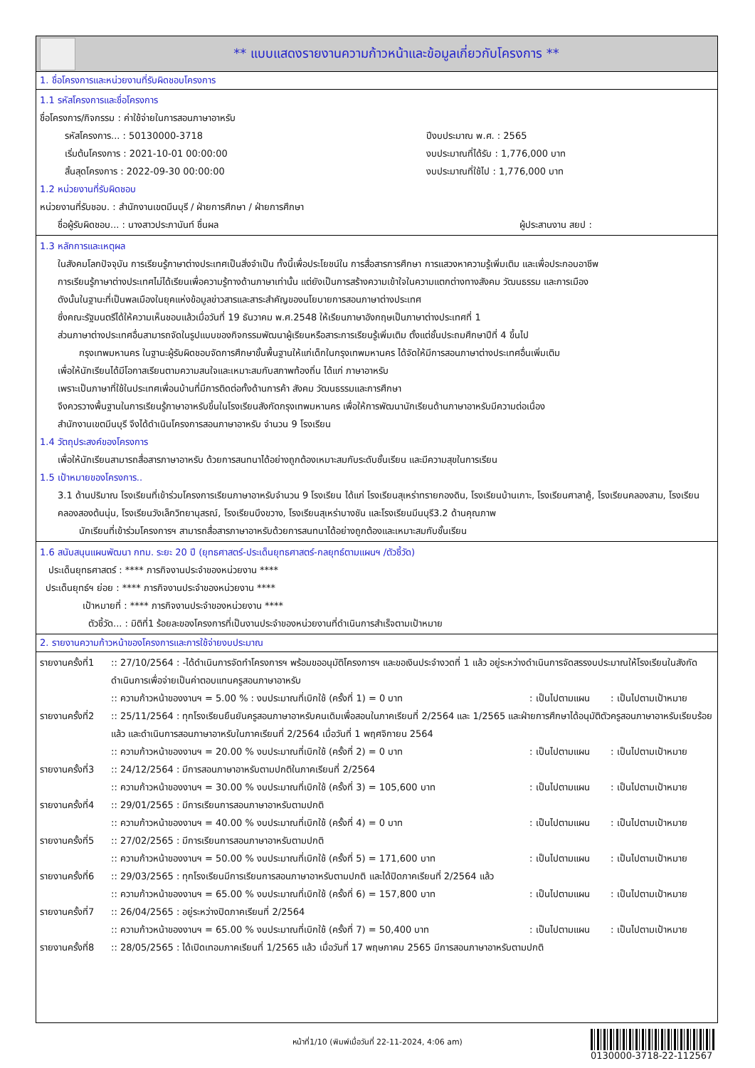** แบบแสดงรายงานความก้าวหน้าและข้อมูลเกี่ยวกับโครงการ **
1. ชื่อโครงการและหน่วยงานที่รับผิดชอบโครงการ
1.1 รหัสโครงการและชื่อโครงการ
ชื่อโครงการ/กิจกรรม : ค่าใช้จ่ายในการสอนภาษาอาหรับ
| รหัสโครงการ... : 50130000-3718 | ปีงบประมาณ พ.ศ. : 2565 |
| เริ่มต้นโครงการ : 2021-10-01 00:00:00 | งบประมาณที่ได้รับ : 1,776,000 บาท |
| สิ้นสุดโครงการ : 2022-09-30 00:00:00 | งบประมาณที่ใช้ไป : 1,776,000 บาท |
1.2 หน่วยงานที่รับผิดชอบ
หน่วยงานที่รับชอบ. : สำนักงานเขตมีนบุรี / ฝ่ายการศึกษา / ฝ่ายการศึกษา
| ชื่อผู้รับผิดชอบ... : นางสาวประภานันท์ ชื่นผล | ผู้ประสานงาน สยป : |
1.3 หลักการและเหตุผล
ในสังคมโลกปัจจุบัน การเรียนรู้ภาษาต่างประเทศเป็นสิ่งจำเป็น ทั้งนี้เพื่อประโยชน์ใน การสื่อสารการศึกษา การแสวงหาความรู้เพิ่มเติม และเพื่อประกอบอาชีพ
การเรียนรู้ภาษาต่างประเทศไม่ได้เรียนเพื่อความรู้ทางด้านภาษาเท่านั้น แต่ยังเป็นการสร้างความเข้าใจในความแตกต่างทางสังคม วัฒนธรรม และการเมือง
ดังนั้นในฐานะที่เป็นพลเมืองในยุคแห่งข้อมูลข่าวสารและสาระสำคัญของนโยบายการสอนภาษาต่างประเทศ
ซึ่งคณะรัฐมนตรีได้ให้ความเห็นชอบแล้วเมื่อวันที่ 19 ธันวาคม พ.ศ.2548 ให้เรียนภาษาอังกฤษเป็นภาษาต่างประเทศที่ 1
ส่วนภาษาต่างประเทศอื่นสามารถจัดในรูปแบบของกิจกรรมพัฒนาผู้เรียนหรือสาระการเรียนรู้เพิ่มเติม ตั้งแต่ชั้นประถมศึกษาปีที่ 4 ขึ้นไป
กรุงเทพมหานคร ในฐานะผู้รับผิดชอบจัดการศึกษาขั้นพื้นฐานให้แก่เด็กในกรุงเทพมหานคร ได้จัดให้มีการสอนภาษาต่างประเทศอื่นเพิ่มเติม
เพื่อให้นักเรียนได้มีโอกาสเรียนตามความสนใจและเหมาะสมกับสภาพท้องถิ่น ได้แก่ ภาษาอาหรับ
เพราะเป็นภาษาที่ใช้ในประเทศเพื่อนบ้านที่มีการติดต่อทั้งด้านการค้า สังคม วัฒนธรรมและการศึกษา
จึงควรวางพื้นฐานในการเรียนรู้ภาษาอาหรับขึ้นในโรงเรียนสังกัดกรุงเทพมหานคร เพื่อให้การพัฒนานักเรียนด้านภาษาอาหรับมีความต่อเนื่อง
สำนักงานเขตมีนบุรี จึงได้ดำเนินโครงการสอนภาษาอาหรับ จำนวน 9 โรงเรียน
1.4 วัตถุประสงค์ของโครงการ
เพื่อให้นักเรียนสามารถสื่อสารภาษาอาหรับ ด้วยการสนทนาได้อย่างถูกต้องเหมาะสมกับระดับชั้นเรียน และมีความสุขในการเรียน
1.5 เป้าหมายของโครงการ..
3.1 ด้านปริมาณ โรงเรียนที่เข้าร่วมโครงการเรียนภาษาอาหรับจำนวน 9 โรงเรียน ได้แก่ โรงเรียนสุเหร่าทรายกองดิน, โรงเรียนบ้านเกาะ, โรงเรียนศาลาคู้, โรงเรียนคลองสาม, โรงเรียนคลองสองต้นนุ่น, โรงเรียนวังเล็กวิทยานุสรณ์, โรงเรียนบึงขวาง, โรงเรียนสุเหร่าบางชัน และโรงเรียนมีนบุรี3.2 ด้านคุณภาพ
นักเรียนที่เข้าร่วมโครงการฯ สามารถสื่อสารภาษาอาหรับด้วยการสนทนาได้อย่างถูกต้องและเหมาะสมกับชั้นเรียน
1.6 สนับสนุนแผนพัฒนา กทม. ระยะ 20 ปี (ยุทธศาสตร์-ประเด็นยุทธศาสตร์-กลยุทธ์ตามแผนฯ /ตัวชี้วัด)
ประเด็นยุทธศาสตร์ : **** ภารกิจงานประจำของหน่วยงาน ****
ประเด็นยุทธ์ฯ ย่อย : **** ภารกิจงานประจำของหน่วยงาน ****
เป้าหมายที่ : **** ภารกิจงานประจำของหน่วยงาน ****
ตัวชี้วัด... : มิติที่1 ร้อยละของโครงการที่เป็นงานประจำของหน่วยงานที่ดำเนินการสำเร็จตามเป้าหมาย
2. รายงานความก้าวหน้าของโครงการและการใช้จ่ายงบประมาณ
| รายงานครั้งที่1 | :: 27/10/2564 : -ได้ดำเนินการจัดทำโครงการฯ พร้อมขออนุมัติโครงการฯ และขอเงินประจำงวดที่ 1 แล้ว อยู่ระหว่างดำเนินการจัดสรรงบประมาณให้โรงเรียนในสังกัดดำเนินการเพื่อจ่ายเป็นค่าตอบแทนครูสอนภาษาอาหรับ | | |
| | :: ความก้าวหน้าของงานฯ = 5.00 % : งบประมาณที่เบิกใช้ (ครั้งที่ 1) = 0 บาท | : เป็นไปตามแผน | : เป็นไปตามเป้าหมาย |
| รายงานครั้งที่2 | :: 25/11/2564 : ทุกโรงเรียนยืนยันครูสอนภาษาอาหรับคนเดิมเพื่อสอนในภาคเรียนที่ 2/2564 และ 1/2565 และฝ่ายการศึกษาได้อนุมัติตัวครูสอนภาษาอาหรับเรียบร้อยแล้ว และดำเนินการสอนภาษาอาหรับในภาคเรียนที่ 2/2564 เมื่อวันที่ 1 พฤศจิกายน 2564 | | |
| | :: ความก้าวหน้าของงานฯ = 20.00 % งบประมาณที่เบิกใช้ (ครั้งที่ 2) = 0 บาท | : เป็นไปตามแผน | : เป็นไปตามเป้าหมาย |
| รายงานครั้งที่3 | :: 24/12/2564 : มีการสอนภาษาอาหรับตามปกติในภาคเรียนที่ 2/2564 | | |
| | :: ความก้าวหน้าของงานฯ = 30.00 % งบประมาณที่เบิกใช้ (ครั้งที่ 3) = 105,600 บาท | : เป็นไปตามแผน | : เป็นไปตามเป้าหมาย |
| รายงานครั้งที่4 | :: 29/01/2565 : มีการเรียนการสอนภาษาอาหรับตามปกติ | | |
| | :: ความก้าวหน้าของงานฯ = 40.00 % งบประมาณที่เบิกใช้ (ครั้งที่ 4) = 0 บาท | : เป็นไปตามแผน | : เป็นไปตามเป้าหมาย |
| รายงานครั้งที่5 | :: 27/02/2565 : มีการเรียนการสอนภาษาอาหรับตามปกติ | | |
| | :: ความก้าวหน้าของงานฯ = 50.00 % งบประมาณที่เบิกใช้ (ครั้งที่ 5) = 171,600 บาท | : เป็นไปตามแผน | : เป็นไปตามเป้าหมาย |
| รายงานครั้งที่6 | :: 29/03/2565 : ทุกโรงเรียนมีการเรียนการสอนภาษาอาหรับตามปกติ และได้ปิดภาคเรียนที่ 2/2564 แล้ว | | |
| | :: ความก้าวหน้าของงานฯ = 65.00 % งบประมาณที่เบิกใช้ (ครั้งที่ 6) = 157,800 บาท | : เป็นไปตามแผน | : เป็นไปตามเป้าหมาย |
| รายงานครั้งที่7 | :: 26/04/2565 : อยู่ระหว่างปิดภาคเรียนที่ 2/2564 | | |
| | :: ความก้าวหน้าของงานฯ = 65.00 % งบประมาณที่เบิกใช้ (ครั้งที่ 7) = 50,400 บาท | : เป็นไปตามแผน | : เป็นไปตามเป้าหมาย |
| รายงานครั้งที่8 | :: 28/05/2565 : ได้เปิดเทอมภาคเรียนที่ 1/2565 แล้ว เมื่อวันที่ 17 พฤษภาคม 2565 มีการสอนภาษาอาหรับตามปกติ | | |
หน้าที่1/10 (พิมพ์เมื่อวันที่ 22-11-2024, 4:06 am)
0130000-3718-22-112567